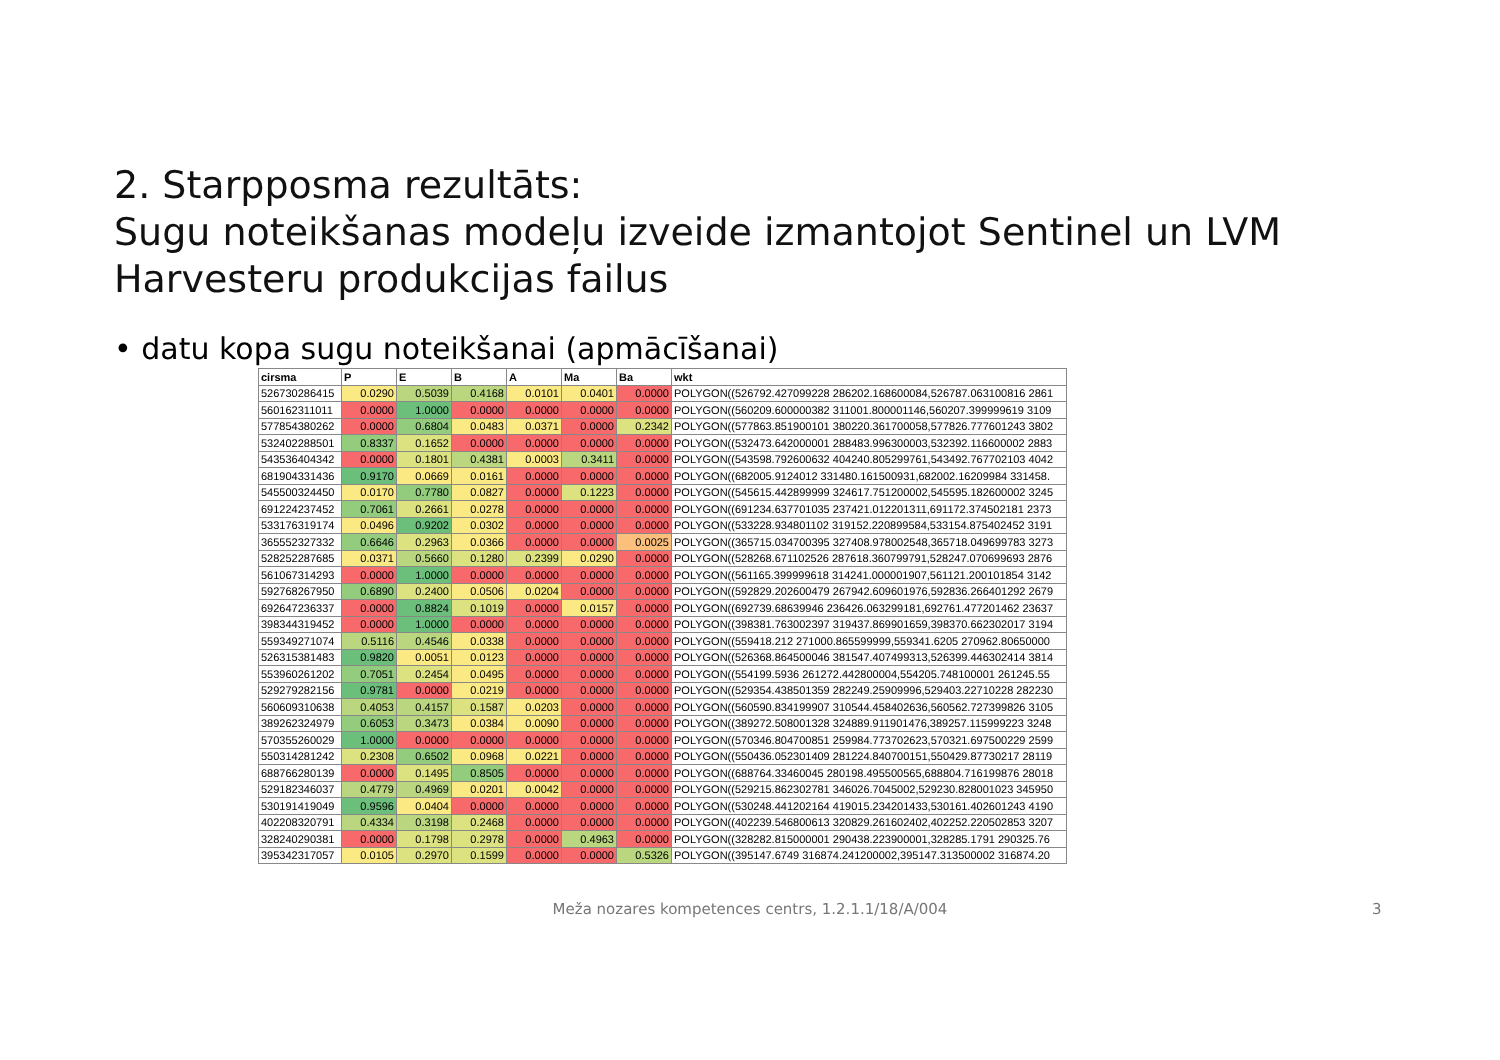2. Starpposma rezultāts:
Sugu noteikšanas modeļu izveide izmantojot Sentinel un LVM
Harvesteru produkcijas failus
• datu kopa sugu noteikšanai (apmācīšanai)
| cirsma | P | E | B | A | Ma | Ba | wkt |
| --- | --- | --- | --- | --- | --- | --- | --- |
| 526730286415 | 0.0290 | 0.5039 | 0.4168 | 0.0101 | 0.0401 | 0.0000 | POLYGON((526792.427099228 286202.168600084,526787.063100816 2861 |
| 560162311011 | 0.0000 | 1.0000 | 0.0000 | 0.0000 | 0.0000 | 0.0000 | POLYGON((560209.600000382 311001.800001146,560207.399999619 3109 |
| 577854380262 | 0.0000 | 0.6804 | 0.0483 | 0.0371 | 0.0000 | 0.2342 | POLYGON((577863.851900101 380220.361700058,577826.777601243 3802 |
| 532402288501 | 0.8337 | 0.1652 | 0.0000 | 0.0000 | 0.0000 | 0.0000 | POLYGON((532473.642000001 288483.996300003,532392.116600002 2883 |
| 543536404342 | 0.0000 | 0.1801 | 0.4381 | 0.0003 | 0.3411 | 0.0000 | POLYGON((543598.792600632 404240.805299761,543492.767702103 4042 |
| 681904331436 | 0.9170 | 0.0669 | 0.0161 | 0.0000 | 0.0000 | 0.0000 | POLYGON((682005.9124012 331480.161500931,682002.16209984 331458. |
| 545500324450 | 0.0170 | 0.7780 | 0.0827 | 0.0000 | 0.1223 | 0.0000 | POLYGON((545615.442899999 324617.751200002,545595.182600002 3245 |
| 691224237452 | 0.7061 | 0.2661 | 0.0278 | 0.0000 | 0.0000 | 0.0000 | POLYGON((691234.637701035 237421.012201311,691172.374502181 2373 |
| 533176319174 | 0.0496 | 0.9202 | 0.0302 | 0.0000 | 0.0000 | 0.0000 | POLYGON((533228.934801102 319152.220899584,533154.875402452 3191 |
| 365552327332 | 0.6646 | 0.2963 | 0.0366 | 0.0000 | 0.0000 | 0.0025 | POLYGON((365715.034700395 327408.978002548,365718.049699783 3273 |
| 528252287685 | 0.0371 | 0.5660 | 0.1280 | 0.2399 | 0.0290 | 0.0000 | POLYGON((528268.671102526 287618.360799791,528247.070699693 2876 |
| 561067314293 | 0.0000 | 1.0000 | 0.0000 | 0.0000 | 0.0000 | 0.0000 | POLYGON((561165.399999618 314241.000001907,561121.200101854 3142 |
| 592768267950 | 0.6890 | 0.2400 | 0.0506 | 0.0204 | 0.0000 | 0.0000 | POLYGON((592829.202600479 267942.609601976,592836.266401292 2679 |
| 692647236337 | 0.0000 | 0.8824 | 0.1019 | 0.0000 | 0.0157 | 0.0000 | POLYGON((692739.68639946 236426.063299181,692761.477201462 23637 |
| 398344319452 | 0.0000 | 1.0000 | 0.0000 | 0.0000 | 0.0000 | 0.0000 | POLYGON((398381.763002397 319437.869901659,398370.662302017 3194 |
| 559349271074 | 0.5116 | 0.4546 | 0.0338 | 0.0000 | 0.0000 | 0.0000 | POLYGON((559418.212 271000.865599999,559341.6205 270962.80650000 |
| 526315381483 | 0.9820 | 0.0051 | 0.0123 | 0.0000 | 0.0000 | 0.0000 | POLYGON((526368.864500046 381547.407499313,526399.446302414 3814 |
| 553960261202 | 0.7051 | 0.2454 | 0.0495 | 0.0000 | 0.0000 | 0.0000 | POLYGON((554199.5936 261272.442800004,554205.748100001 261245.55 |
| 529279282156 | 0.9781 | 0.0000 | 0.0219 | 0.0000 | 0.0000 | 0.0000 | POLYGON((529354.438501359 282249.25909996,529403.22710228 282230 |
| 560609310638 | 0.4053 | 0.4157 | 0.1587 | 0.0203 | 0.0000 | 0.0000 | POLYGON((560590.834199907 310544.458402636,560562.727399826 3105 |
| 389262324979 | 0.6053 | 0.3473 | 0.0384 | 0.0090 | 0.0000 | 0.0000 | POLYGON((389272.508001328 324889.911901476,389257.115999223 3248 |
| 570355260029 | 1.0000 | 0.0000 | 0.0000 | 0.0000 | 0.0000 | 0.0000 | POLYGON((570346.804700851 259984.773702623,570321.697500229 2599 |
| 550314281242 | 0.2308 | 0.6502 | 0.0968 | 0.0221 | 0.0000 | 0.0000 | POLYGON((550436.052301409 281224.840700151,550429.87730217 28119 |
| 688766280139 | 0.0000 | 0.1495 | 0.8505 | 0.0000 | 0.0000 | 0.0000 | POLYGON((688764.33460045 280198.495500565,688804.716199876 28018 |
| 529182346037 | 0.4779 | 0.4969 | 0.0201 | 0.0042 | 0.0000 | 0.0000 | POLYGON((529215.862302781 346026.7045002,529230.828001023 345950 |
| 530191419049 | 0.9596 | 0.0404 | 0.0000 | 0.0000 | 0.0000 | 0.0000 | POLYGON((530248.441202164 419015.234201433,530161.402601243 4190 |
| 402208320791 | 0.4334 | 0.3198 | 0.2468 | 0.0000 | 0.0000 | 0.0000 | POLYGON((402239.546800613 320829.261602402,402252.220502853 3207 |
| 328240290381 | 0.0000 | 0.1798 | 0.2978 | 0.0000 | 0.4963 | 0.0000 | POLYGON((328282.815000001 290438.223900001,328285.1791 290325.76 |
| 395342317057 | 0.0105 | 0.2970 | 0.1599 | 0.0000 | 0.0000 | 0.5326 | POLYGON((395147.6749 316874.241200002,395147.313500002 316874.20 |
Meža nozares kompetences centrs, 1.2.1.1/18/A/004
3